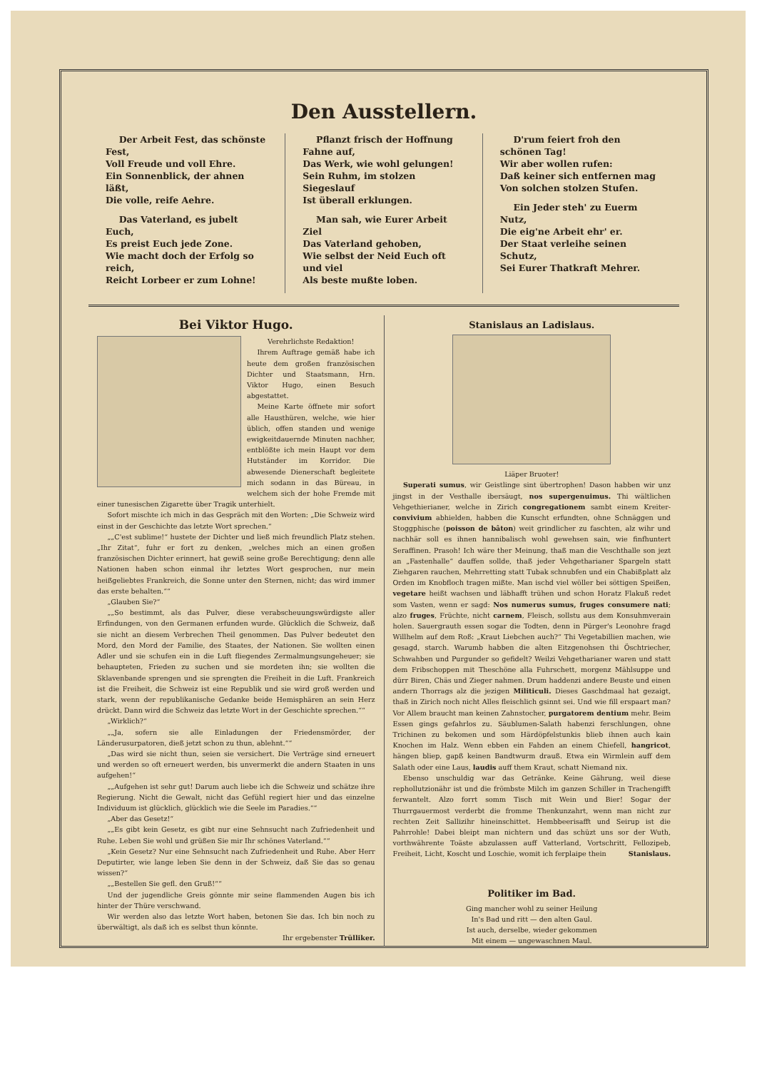Den Ausstellern.
Der Arbeit Fest, das schönste Fest,
Voll Freude und voll Ehre.
Ein Sonnenblick, der ahnen läßt,
Die volle, reife Aehre.
Das Vaterland, es jubelt Euch,
Es preist Euch jede Zone.
Wie macht doch der Erfolg so reich,
Reicht Lorbeer er zum Lohne!
Pflanzt frisch der Hoffnung Fahne auf,
Das Werk, wie wohl gelungen!
Sein Ruhm, im stolzen Siegeslauf
Ist überall erklungen.
Man sah, wie Eurer Arbeit Ziel
Das Vaterland gehoben,
Wie selbst der Neid Euch oft und viel
Als beste mußte loben.
D'rum feiert froh den schönen Tag!
Wir aber wollen rufen:
Daß keiner sich entfernen mag
Von solchen stolzen Stufen.
Ein Jeder steh' zu Euerm Nutz,
Die eig'ne Arbeit ehr' er.
Der Staat verleihe seinen Schutz,
Sei Eurer Thatkraft Mehrer.
Bei Viktor Hugo.
Verehrlichste Redaktion!
Ihrem Auftrage gemäß habe ich heute dem großen französischen Dichter und Staatsmann, Hrn. Viktor Hugo, einen Besuch abgestattet.
Meine Karte öffnete mir sofort alle Hausthüren, welche, wie hier üblich, offen standen und wenige ewigkeitdauernde Minuten nachher, entblößte ich mein Haupt vor dem Hutständer im Korridor. Die abwesende Dienerschaft begleitete mich sodann in das Büreau, in welchem sich der hohe Fremde mit einer tunesischen Zigarette über Tragik unterhielt.
Sofort mischte ich mich in das Gespräch mit den Worten: „Die Schweiz wird einst in der Geschichte das letzte Wort sprechen.“
„„C'est sublime!“ hustete der Dichter und ließ mich freundlich Platz stehen. „Ihr Zitat“, fuhr er fort zu denken, „welches mich an einen großen französischen Dichter erinnert, hat gewiß seine große Berechtigung; denn alle Nationen haben schon einmal ihr letztes Wort gesprochen, nur mein heißgeliebtes Frankreich, die Sonne unter den Sternen, nicht; das wird immer das erste behalten.““
„Glauben Sie?“
„„So bestimmt, als das Pulver, diese verabscheuungswürdigste aller Erfindungen, von den Germanen erfunden wurde. Glücklich die Schweiz, daß sie nicht an diesem Verbrechen Theil genommen. Das Pulver bedeutet den Mord, den Mord der Familie, des Staates, der Nationen. Sie wollten einen Adler und sie schufen ein in die Luft fliegendes Zermalmungsungeheuer; sie behaupteten, Frieden zu suchen und sie mordeten ihn; sie wollten die Sklavenbande sprengen und sie sprengten die Freiheit in die Luft. Frankreich ist die Freiheit, die Schweiz ist eine Republik und sie wird groß werden und stark, wenn der republikanische Gedanke beide Hemisphären an sein Herz drückt. Dann wird die Schweiz das letzte Wort in der Geschichte sprechen.““
„Wirklich?“
„„Ja, sofern sie alle Einladungen der Friedensmörder, der Länderusurpatoren, dieß jetzt schon zu thun, ablehnt.““
„Das wird sie nicht thun, seien sie versichert. Die Verträge sind erneuert und werden so oft erneuert werden, bis unvermerkt die andern Staaten in uns aufgehen!“
„„Aufgehen ist sehr gut! Darum auch liebe ich die Schweiz und schätze ihre Regierung. Nicht die Gewalt, nicht das Gefühl regiert hier und das einzelne Individuum ist glücklich, glücklich wie die Seele im Paradies.““
„Aber das Gesetz!“
„„Es gibt kein Gesetz, es gibt nur eine Sehnsucht nach Zufriedenheit und Ruhe. Leben Sie wohl und grüßen Sie mir Ihr schönes Vaterland.““
„Kein Gesetz? Nur eine Sehnsucht nach Zufriedenheit und Ruhe. Aber Herr Deputirter, wie lange leben Sie denn in der Schweiz, daß Sie das so genau wissen?“
„„Bestellen Sie gefl. den Gruß!““
Und der jugendliche Greis gönnte mir seine flammenden Augen bis ich hinter der Thüre verschwand.
Wir werden also das letzte Wort haben, betonen Sie das. Ich bin noch zu überwältigt, als daß ich es selbst thun könnte.
Ihr ergebenster Trülliker.
Stanislaus an Ladislaus.
Liäper Bruoter!
Superati sumus, wir Geistlinge sint übertrophen! Dason habben wir unz jingst in der Vesthalle ibersäugt, nos supergenuimus. Thi wältlichen Vehgethierianer, welche in Zirich congregationem sambt einem Kreiter-convivium abhielden, habben die Kunscht erfundten, ohne Schnäggen und Stoggphische (poisson de bâton) weit grindlicher zu faschten, alz wihr und nachhär soll es ihnen hannibalisch wohl gewehsen sain, wie finfhuntert Seraffinen. Prasoh! Ich wäre ther Meinung, thaß man die Veschthalle son jezt an „Fastenhalle“ dauffen sollde, thaß jeder Vehgetharianer Spargeln statt Ziehgaren rauchen, Mehrretting statt Tubak schnubfen und ein Chabißplatt alz Orden im Knobfloch tragen mißte. Man ischd viel wöller bei söttigen Speißen, vegetare heißt wachsen und läbhafft trühen und schon Horatz Flakuß redet som Vasten, wenn er sagd: Nos numerus sumus, fruges consumere nati; alzo fruges, Früchte, nicht carnem, Fleisch, sollstu aus dem Konsuhmverain holen. Sauergrauth essen sogar die Todten, denn in Pürger's Leonohre fragd Willhelm auf dem Roß: „Kraut Liebchen auch?“ Thi Vegetabillien machen, wie gesagd, starch. Warumb habben die alten Eitzgenohsen thi Öschtriecher, Schwahben und Purgunder so gefidelt? Weilzi Vehgetharianer waren und statt dem Fribschoppen mit Theschöne alla Fuhrschett, morgenz Mählsuppe und dürr Biren, Chäs und Zieger nahmen. Drum haddenzi andere Beuste und einen andern Thorrags alz die jezigen Militiculi. Dieses Gaschdmaal hat gezaigt, thaß in Zirich noch nicht Alles fleischlich gsinnt sei. Und wie fill erspaart man? Vor Allem braucht man keinen Zahnstocher, purgatorem dentium mehr. Beim Essen gings gefahrlos zu. Säublumen-Salath habenzi ferschlungen, ohne Trichinen zu bekomen und som Härdöpfelstunkis blieb ihnen auch kain Knochen im Halz. Wenn ebben ein Fahden an einem Chiefell, hangricot, hängen bliep, gapß keinen Bandtwurm drauß. Etwa ein Wirmlein auff dem Salath oder eine Laus, laudis auff them Kraut, schatt Niemand nix.
Ebenso unschuldig war das Getränke. Keine Gährung, weil diese rephollutzionähr ist und die frömbste Milch im ganzen Schiller in Trachengifft ferwantelt. Alzo forrt somm Tisch mit Wein und Bier! Sogar der Thurrgauermost verderbt die fromme Thenkunzahrt, wenn man nicht zur rechten Zeit Sallizihr hineinschittet. Hembbeerisafft und Seirup ist die Pahrrohle! Dabei bleipt man nichtern und das schüzt uns sor der Wuth, vorthwährente Toäste abzulassen auff Vatterland, Vortschritt, Fellozipeb, Freiheit, Licht, Koscht und Loschie, womit ich ferplaipe thein Stanislaus.
Politiker im Bad.
Ging mancher wohl zu seiner Heilung
In's Bad und ritt — den alten Gaul.
Ist auch, derselbe, wieder gekommen
Mit einem — ungewaschnen Maul.